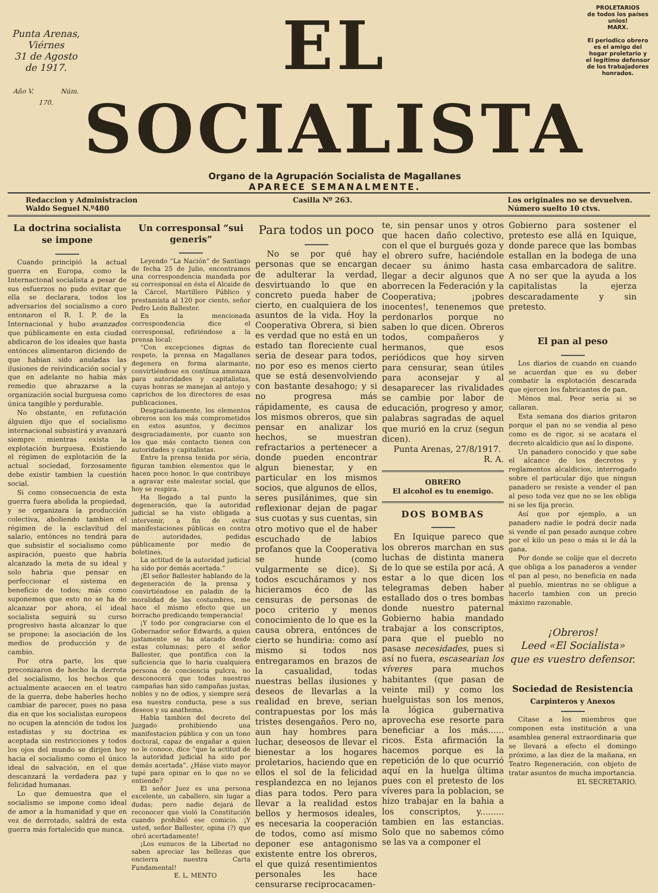Punta Arenas, Viérnes
31 de Agosto de 1917.
Año V. Núm. 170.
EL SOCIALISTA
Organo de la Agrupación Socialista de Magallanes
APARECE SEMANALMENTE.
PROLETARIOS
de todos los países unios!
MARX.
El periodico obrero es el amigo del hogar proletario y el legítimo defensor de los trabajadores honrados.
Redaccion y Administracion
Waldo Seguel N.º480 Casilla Nº 263. Los originales no se devuelven.
Número suelto 10 ctvs.
La doctrina socialista se impone
Cuando principió la actual guerra en Europa, como la Internactonal socialista a pesar de sus esfuerzos no pudo evitar que ella se declarara, todos los adversarios del socialismo a coro entonaron el R. I. P. de la Internacional y hubo avanzados que públicamente en esta ciudad abdicaron de los ideales que hasta entónces alimentaron diciendo de que habian sido anuladas las ilusiones de reivindicación social y que en adelante no habia más remedio que abrazarse a la organización social burguesa como única tangible y perdurable.
No obstante, en refutación álguien dijo que el socialismo internacional subsistirá y avanzará siempre mientras exista la explotación burguesa. Existiendo el régimen de explotación de la actual sociedad, forzosamente debe existir tambien la cuestión social.
Si como consecuencia de esta guerra fuera abolida la propiedad, y se organizara la producción colectiva, aboliendo tambien el régimen de la esclavitud del salario, entónces no tendrá para que subsistir el socialismo como aspiración, puesto que habria alcanzado la meta de su ideal y solo habria que pensar en perfeccionar el sistema en beneficio de todos; más como suponemos que esto no se ha de alcanzar por ahora, el ideal socialista seguirá su curso progresivo hasta alcanzar lo que se propone: la asociación de los medios de producción y de cambio.
Por otra parte, los que preconizaron de hecho la derrota del socialismo, los hechos que actualmente acaecen en el teatro de la guerra, debe haberles hecho cambiar de parecer, pues no pasa dia en que los socialistas europeos no ocupen la atención de todos los estadistas y su doctrina es aceptada sin restricciones y todos los ojos del mundo se dirijen hoy hacia el socialismo como el único ideal de salvación, en el que descanzará la verdadera paz y felicidad humanas.
Lo que demuestra que el socialismo se impone como ideal de amor a la humanidad y que en vez de derrotado, saldrá de esta guerra más fortalecido que nunca.
Un corresponsal “sui generis”
Leyendo “La Nación” de Santiago de fecha 25 de Julio, encontramos una correspondencia mandada por su corresponsal en ésta el Alcaide de la Cárcel, Martillero Público y prestamista al 120 por ciento, señor Pedro León Ballester.
En la mencionada correspondencia dice el corresponsal, refiriéndose a la prensa local:
“Con excepciones dignas de respeto, la prensa en Magallanes degenera en forma alarmante, convirtiéndose en contínua amenaza para autoridades y capitalistas, cuyas honras se manejan al antojo y caprichos de los directores de esas publicaciones.
Desgraciadamente, los elementos obreros son los más comprometidos en estos asuntos, y decimos desgraciadamente, por cuanto son los que más contacto tienen con autoridades y capitalistas.
Entre la prensa tenida por séria, figuran tambien elementos que le hacen poco honor, lo que contribuye a agravar este malestar social, que hoy se respira.
Ha llegado a tal punto la degeneración, que la autoridad judicial se ha visto obligada a intervenir, a fin de evitar manifestaciones públicas en contra de autoridades, pedidas públicamente por medio de boletines.
La actitud de la autoridad judicial ha sido por demás acertada.”
¡El señor Ballester hablando de la degeneración de la prensa y convirtiéndose en paladin de la moralidad de las costumbres, me hace el mismo efecto que un borracho predicando temperancia!
¡Y todo por congraciarse con el Gobernador señor Edwards, a quien justamente se ha atacado desde estas columnas; pero el señor Ballester, que pontifica con la suficiencia que lo haria cualquiera persona de conciencia pulcra, no desconocerá que todas nuestras campañas han sido campañas justas, nobles y no de odios, y siempre será esa nuestra conducta, pese a sus deseos y su anathema.
Habla tambien del decreto del Juzgado prohibiendo una manifestacion pública y con un tono doctoral, capaz de engañar a quien no le conoce, dice “que la actitud de la autoridad judicial ha sido por demás acertada”. ¿Háse visto mayor tupé para opinar en lo que no se entiende?
El señor Juez es una persona excelente, un caballero, sin lugar a dudas; pero nadie dejará de reconocer que violó la Constitución cuando prohibió ese comicio. ¡Y usted, señor Ballester, opina (?) que obró acertadamente!
¡Los eunucos de la Libertad no saben apreciar las bellezas que encierra nuestra Carta Fundamental!
E. L. MENTO
Para todos un poco
No se por qué hay personas que se encargan de adulterar la verdad, desvirtuando lo que en concreto pueda haber de cierto, en cualquiera de los asuntos de la vida. Hoy la Cooperativa Obrera, si bien es verdad que no está en un estado tan floreciente cual seria de desear para todos, no por eso es menos cierto que se está desenvolviendo con bastante desahogo; y si no progresa más rápidamente, es causa de los mismos obreros, que sin pensar en analizar los hechos, se muestran refractarios a pertenecer a donde pueden encontrar algun bienestar, y en particular en los mismos socios, que algunos de ellos, seres pusilánimes, que sin reflexionar dejan de pagar sus cuotas y sus cuentas, sin otro motivo que el de haber escuchado de labios profanos que la Cooperativa se hunde (como vulgarmente se dice). Si todos escucháramos y nos hicieramos éco de las censuras de personas de poco criterio y menos conocimiento de lo que es la causa obrera, entónces de cierto se hundiria: como así mismo si todos nos entregaramos en brazos de la casualidad, todas nuestras bellas ilusiones y deseos de llevarlas a la realidad en breve, serian contrapuestas por los más tristes desengaños. Pero no, aun hay hombres para luchar, deseosos de llevar el bienestar a los hogares proletarios, haciendo que en ellos el sol de la felicidad resplandezca en no lejanos dias para todos. Pero para llevar a la realidad estos bellos y hermosos ideales, es necesaria la cooperación de todos, como así mismo deponer ese antagonismo existente entre los obreros, el que quizá resentimientos personales les hace censurarse reciprocacamen-
te, sin pensar unos y otros que hacen daño colectivo, con el que el burgués goza y el obrero sufre, haciéndole decaer su ánimo hasta llegar a decir algunos que aborrecen la Federación y la Cooperativa; ¡pobres inocentes!, tenenemos que perdonarlos porque no saben lo que dicen. Obreros todos, compañeros y hermanos, que esos periódicos que hoy sirven para censurar, sean útiles para aconsejar y al desaparecer las rivalidades se cambie por labor de educación, progreso y amor, palabras sagradas de aquel que murió en la cruz (segun dicen).
Punta Arenas, 27/8/1917.
R. A.
OBRERO
El alcohol es tu enemigo.
DOS BOMBAS
En Iquique pareco que los obreros marchan en sus luchas de distinta manera de lo que se estila por acá. A estar a lo que dicen los telegramas deben haber estallado dos o tres bombas donde nuestro paternal Gobierno habia mandado trabajar a los conscriptos, para que el pueblo no pasase necesidades, pues si así no fuera, escasearian los víveres para muchos habitantes (que pasan de veinte mil) y como los huelguistas son los menos, la lógica gubernativa aprovecha ese resorte para beneficiar a los más...... ricos. Esta afirmación la hacemos porque es la repetición de lo que ocurrió aquí en la huelga última pues con el pretesto de los víveres para la poblacion, se hizo trabajar en la bahia a los conscriptos, y......... tambien en las estancias. Solo que no sabemos cómo se las va a componer el
Gobierno para sostener el pretesto ese allá en Iquique, donde parece que las bombas estallan en la bodega de una casa embarcadora de salitre. A no ser que la ayuda a los capitalistas la ejerza descaradamente y sin pretesto.
El pan al peso
Los diarios de cuando en cuando se acuerdan que es su deber combatir la explotación descarada que ejercen los fabricantes de pan.
Ménos mal. Peor seria si se callaran.
Esta semana dos diarios gritaron porque el pan no se vendia al peso como es de rigor, si se acatara el decreto alcaldicio que así lo dispone.
Un panadero conocido y que sabe el alcance de los decretos y reglamentos alcaldicios, interrogado sobre el particular dijo que ningun panadero se resiste a vender el pan al peso toda vez que no se les obliga ni se les fija precio.
Así que por ejemplo, a un panadero nadie le podrá decir nada si vende el pan pesado aunque cobre por el kilo un peso o más si le dá la gana.
Por donde se colije que el decreto que obliga a los panaderos a vender el pan al peso, no beneficia en nada al pueblo, mientras no se obligue a hacerlo tambien con un precio máximo razonable.
¡Obreros!
Leed «El Socialista»
que es vuestro defensor.
Sociedad de Resistencia
Carpinteros y Anexos
Cítase a los miembros que componen esta institución a una asamblea general extraordinaria que se llevará a efecto el domingo próximo, a las diez de la mañana, en Teatro Regeneración, con objeto de tratar asuntos de mucha importancia.
EL SECRETARIO.